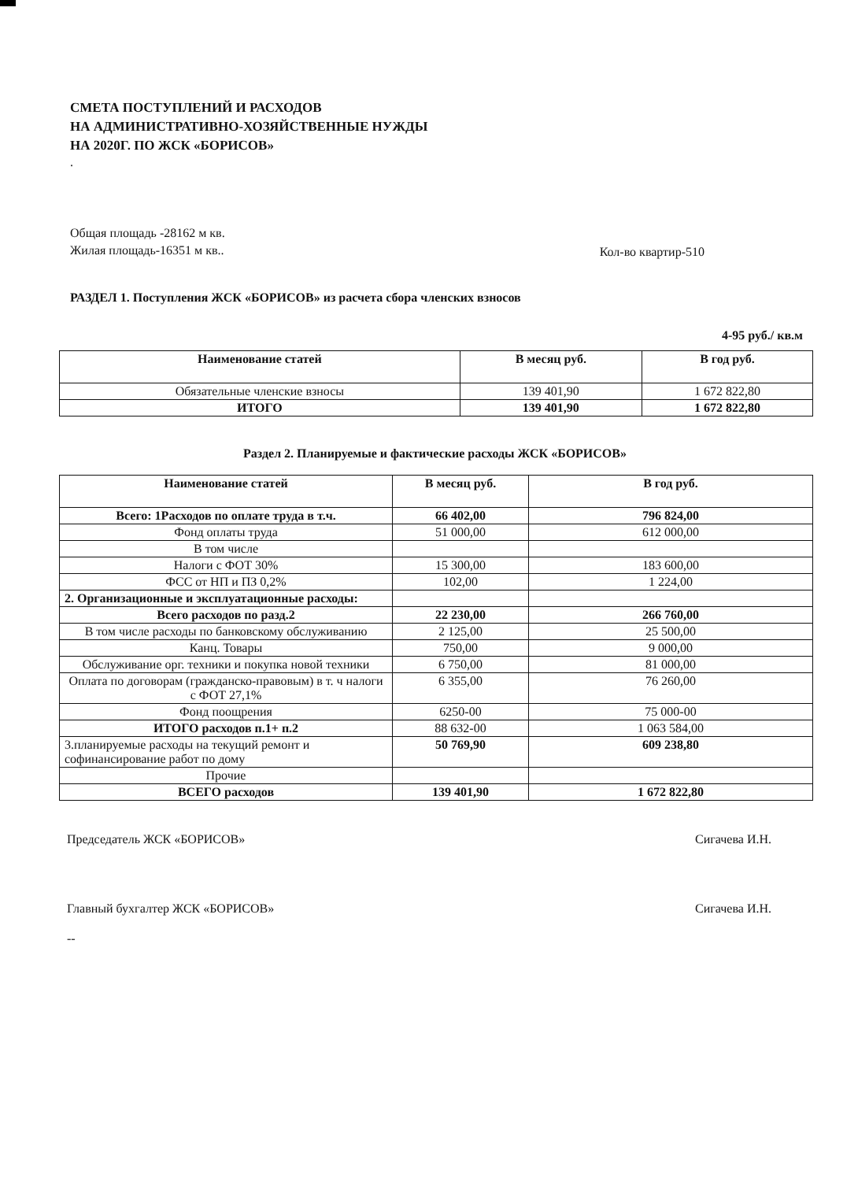СМЕТА ПОСТУПЛЕНИЙ И РАСХОДОВ
НА АДМИНИСТРАТИВНО-ХОЗЯЙСТВЕННЫЕ НУЖДЫ
НА 2020Г. ПО ЖСК «БОРИСОВ»
.
Общая площадь -28162 м кв.
Жилая площадь-16351 м кв..
Кол-во квартир-510
РАЗДЕЛ 1. Поступления ЖСК «БОРИСОВ» из расчета сбора членских взносов
4-95 руб./ кв.м
| Наименование статей | В месяц руб. | В год руб. |
| --- | --- | --- |
| Обязательные членские взносы | 139 401,90 | 1 672 822,80 |
| ИТОГО | 139 401,90 | 1 672 822,80 |
Раздел 2. Планируемые и фактические расходы ЖСК «БОРИСОВ»
| Наименование статей | В месяц руб. | В год руб. |
| --- | --- | --- |
| Всего: 1Расходов по оплате труда в т.ч. | 66 402,00 | 796 824,00 |
| Фонд оплаты труда | 51 000,00 | 612 000,00 |
| В том числе | | |
| Налоги с ФОТ 30% | 15 300,00 | 183 600,00 |
| ФСС от НП и ПЗ 0,2% | 102,00 | 1 224,00 |
| 2. Организационные и эксплуатационные расходы: | | |
| Всего расходов по разд.2 | 22 230,00 | 266 760,00 |
| В том числе расходы по банковскому обслуживанию | 2 125,00 | 25 500,00 |
| Канц. Товары | 750,00 | 9 000,00 |
| Обслуживание орг. техники и покупка новой техники | 6 750,00 | 81 000,00 |
| Оплата по договорам (гражданско-правовым) в т. ч налоги с ФОТ 27,1% | 6 355,00 | 76 260,00 |
| Фонд поощрения | 6250-00 | 75 000-00 |
| ИТОГО расходов п.1+ п.2 | 88 632-00 | 1 063 584,00 |
| 3.планируемые расходы на текущий ремонт и софинансирование работ по дому | 50 769,90 | 609 238,80 |
| Прочие | | |
| ВСЕГО расходов | 139 401,90 | 1 672 822,80 |
Председатель ЖСК «БОРИСОВ» Сигачева И.Н.
Главный бухгалтер ЖСК «БОРИСОВ» Сигачева И.Н.
--